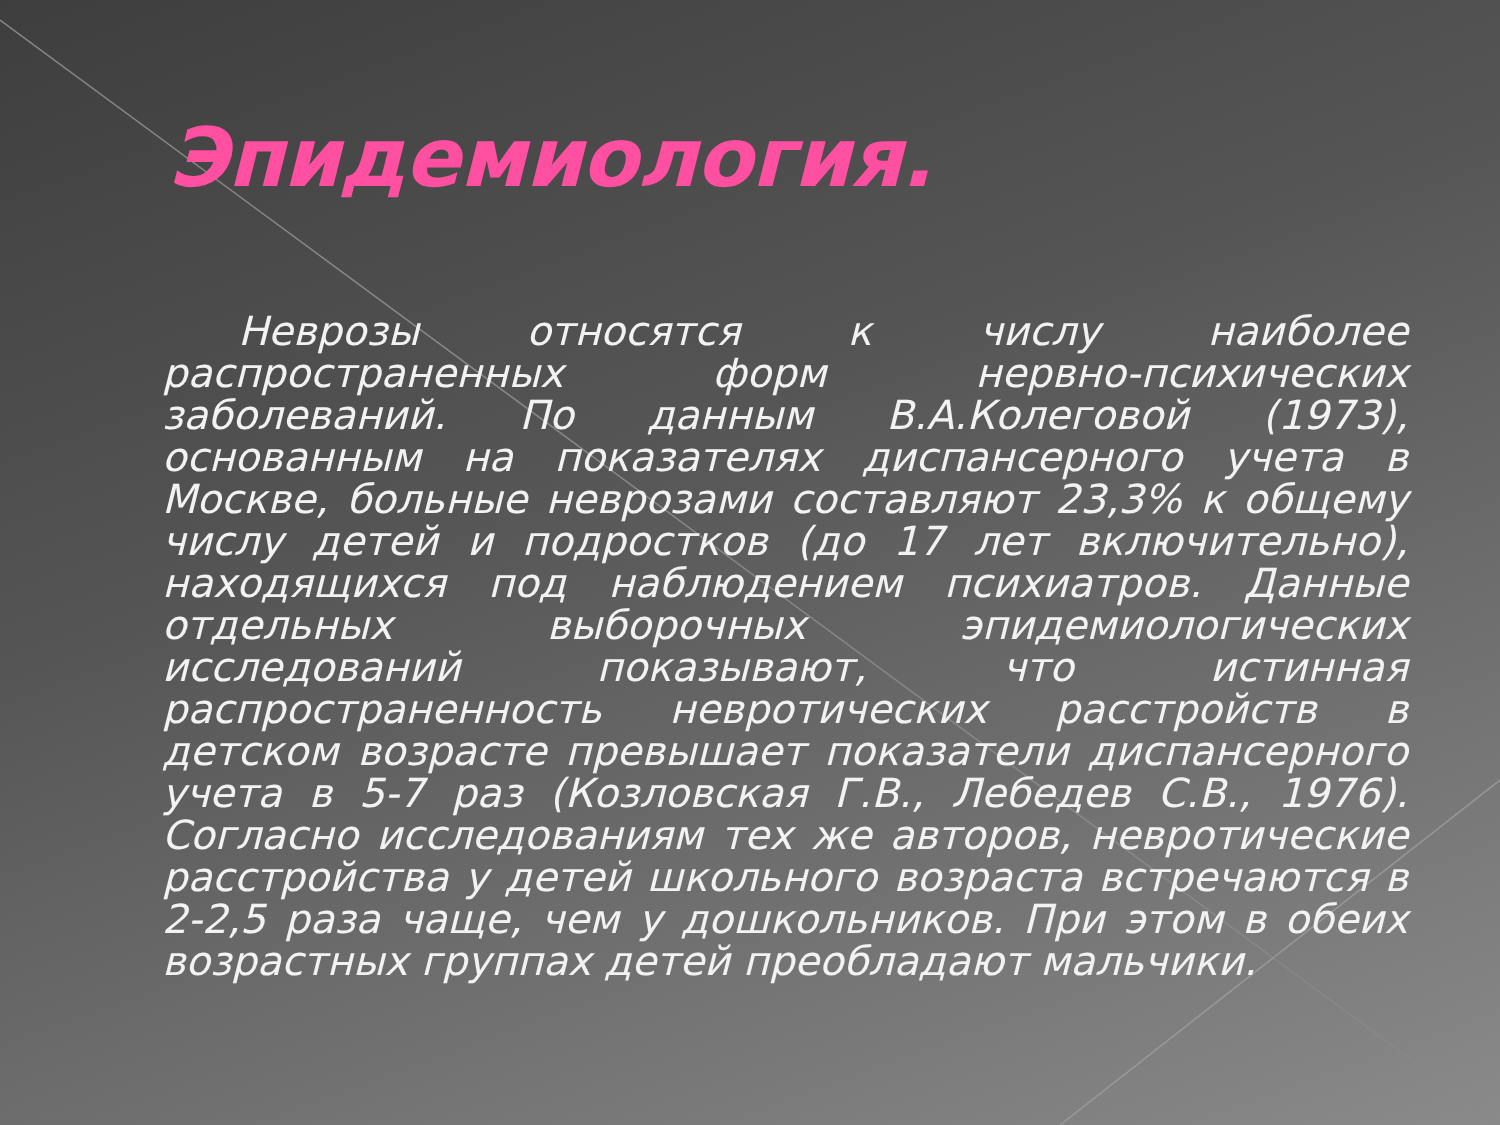Эпидемиология.
Неврозы относятся к числу наиболее распространенных форм нервно-психических заболеваний. По данным В.А.Колеговой (1973), основанным на показателях диспансерного учета в Москве, больные неврозами составляют 23,3% к общему числу детей и подростков (до 17 лет включительно), находящихся под наблюдением психиатров. Данные отдельных выборочных эпидемиологических исследований показывают, что истинная распространенность невротических расстройств в детском возрасте превышает показатели диспансерного учета в 5-7 раз (Козловская Г.В., Лебедев С.В., 1976). Согласно исследованиям тех же авторов, невротические расстройства у детей школьного возраста встречаются в 2-2,5 раза чаще, чем у дошкольников. При этом в обеих возрастных группах детей преобладают мальчики.